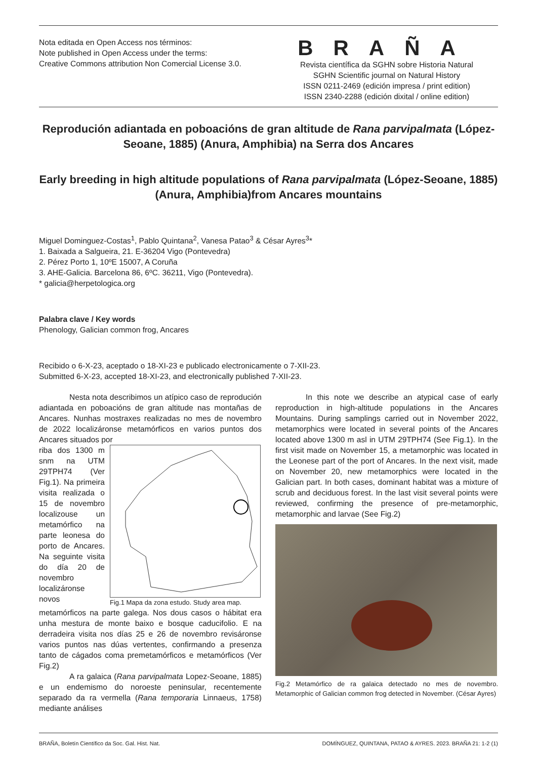Nota editada en Open Access nos términos:
Note published in Open Access under the terms:
Creative Commons attribution Non Comercial License 3.0.
BRAÑA
Revista científica da SGHN sobre Historia Natural
SGHN Scientific journal on Natural History
ISSN 0211-2469 (edición impresa / print edition)
ISSN 2340-2288 (edición dixital / online edition)
Reprodución adiantada en poboacións de gran altitude de Rana parvipalmata (López-Seoane, 1885) (Anura, Amphibia) na Serra dos Ancares
Early breeding in high altitude populations of Rana parvipalmata (López-Seoane, 1885) (Anura, Amphibia)from Ancares mountains
Miguel Dominguez-Costas<sup>1</sup>, Pablo Quintana<sup>2</sup>, Vanesa Patao<sup>3</sup> & César Ayres<sup>3</sup>*
1. Baixada a Salgueira, 21. E-36204 Vigo (Pontevedra)
2. Pérez Porto 1, 10ºE 15007, A Coruña
3. AHE-Galicia. Barcelona 86, 6ºC. 36211, Vigo (Pontevedra).
* galicia@herpetologica.org
Palabra clave / Key words
Phenology, Galician common frog, Ancares
Recibido o 6-X-23, aceptado o 18-XI-23 e publicado electronicamente o 7-XII-23.
Submitted 6-X-23, accepted 18-XI-23, and electronically published 7-XII-23.
Nesta nota describimos un atípico caso de reprodución adiantada en poboacións de gran altitude nas montañas de Ancares. Nunhas mostraxes realizadas no mes de novembro de 2022 localizáronse metamórficos en varios puntos dos Ancares situados por
riba dos 1300 m snm na UTM 29TPH74 (Ver Fig.1). Na primeira visita realizada o 15 de novembro localizouse un metamórfico na parte leonesa do porto de Ancares. Na seguinte visita do día 20 de novembro localizáronse novos
Fig.1 Mapa da zona estudo. Study area map.
metamórficos na parte galega. Nos dous casos o hábitat era unha mestura de monte baixo e bosque caducifolio. E na derradeira visita nos días 25 e 26 de novembro revisáronse varios puntos nas dúas vertentes, confirmando a presenza tanto de cágados coma premetamórficos e metamórficos (Ver Fig.2)
A ra galaica (Rana parvipalmata Lopez-Seoane, 1885) e un endemismo do noroeste peninsular, recentemente separado da ra vermella (Rana temporaria Linnaeus, 1758) mediante análises
In this note we describe an atypical case of early reproduction in high-altitude populations in the Ancares Mountains. During samplings carried out in November 2022, metamorphics were located in several points of the Ancares located above 1300 m asl in UTM 29TPH74 (See Fig.1). In the first visit made on November 15, a metamorphic was located in the Leonese part of the port of Ancares. In the next visit, made on November 20, new metamorphics were located in the Galician part. In both cases, dominant habitat was a mixture of scrub and deciduous forest. In the last visit several points were reviewed, confirming the presence of pre-metamorphic, metamorphic and larvae (See Fig.2)
Fig.2 Metamórfico de ra galaica detectado no mes de novembro. Metamorphic of Galician common frog detected in November. (César Ayres)
BRAÑA, Boletín Científico da Soc. Gal. Hist. Nat. DOMÍNGUEZ, QUINTANA, PATAO & AYRES. 2023. BRAÑA 21: 1-2 (1)